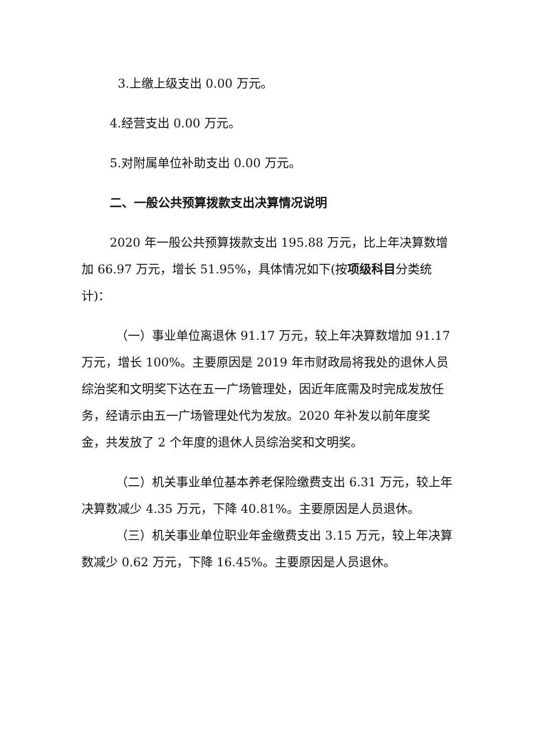3.上缴上级支出 0.00 万元。
4.经营支出 0.00 万元。
5.对附属单位补助支出 0.00 万元。
二、一般公共预算拨款支出决算情况说明
2020 年一般公共预算拨款支出 195.88 万元，比上年决算数增加 66.97 万元，增长 51.95%，具体情况如下(按项级科目分类统计)：
（一）事业单位离退休 91.17 万元，较上年决算数增加 91.17 万元，增长 100%。主要原因是 2019 年市财政局将我处的退休人员综治奖和文明奖下达在五一广场管理处，因近年底需及时完成发放任务，经请示由五一广场管理处代为发放。2020 年补发以前年度奖金，共发放了 2 个年度的退休人员综治奖和文明奖。
（二）机关事业单位基本养老保险缴费支出 6.31 万元，较上年决算数减少 4.35 万元，下降 40.81%。主要原因是人员退休。
（三）机关事业单位职业年金缴费支出 3.15 万元，较上年决算数减少 0.62 万元，下降 16.45%。主要原因是人员退休。